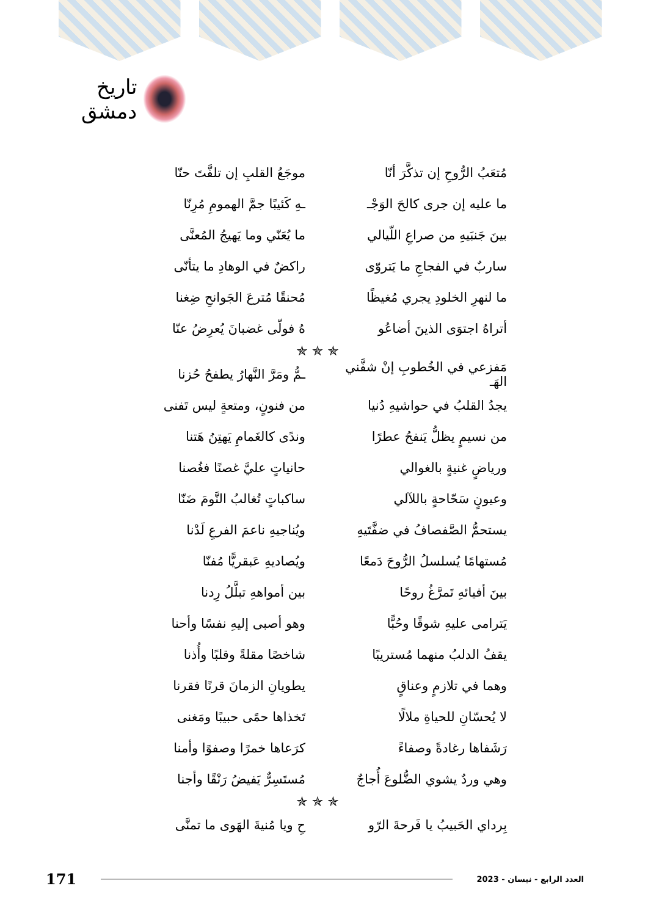تاريخ دمشق
مُتعَبُ الرُّوحِ إن تذكَّرَ أنّا موجَعُ القلبِ إن تلفَّتَ حنّا
ما عليه إن جرى كالحَ الوَجْـ ـهِ كَئيبًا جمَّ الهمومِ مُرِنّا
بينَ جَنبَيهِ من صراعِ اللّيالي ما يُعَنّي وما يَهيجُ المُعنَّى
ساربٌ في الفجاجِ ما يَتروّى راكضٌ في الوهادِ ما يتأنّى
ما لنهرِ الخلودِ يجري مُغيظًا مُحنقًا مُترعَ الجَوانحِ ضِغنا
أتراهُ اجتوَى الذينَ أضاعُو هُ فولّى غضبانَ يُعرِضُ عنّا
✯ ✯ ✯
مَفزعي في الخُطوبِ إنْ شفَّني الهَـ ـمُّ ومَرَّ النَّهارُ يطفحُ حُزنا
يجدُ القلبُ في حواشيهِ دُنيا من فنونٍ، ومتعةٍ ليس تَفنى
من نسيمٍ يظلُّ يَنفحُ عطرًا وندًى كالغَمامِ يَهتِنُ هَتنا
ورياضٍ غنيةٍ بالغوالي حانياتٍ عليَّ غصنًا فغُصنا
وعيونٍ سَحّاحةٍ باللآلي ساكباتٍ تُغالبُ النَّومَ ضَنّا
يستحمُّ الصَّفصافُ في ضفَّتَيهِ ويُناجيهِ ناعمَ الفرعِ لَدْنا
مُستهامًا يُسلسلُ الرُّوحَ دَمعًا ويُصاديهِ عَبقريًّا مُفنّا
بينَ أفيائهِ تَمرَّغُ روحًا بين أمواههِ تبلَّلُ رِدنا
يَترامى عليهِ شوقًا وحُبًّا وهو أصبى إليهِ نفسًا وأحنا
يقفُ الدلبُ منهما مُستريبًا شاخصًا مقلةً وقلبًا وأُذنا
وهما في تلازمٍ وعناقٍ يطويانِ الزمانَ قرنًا فقرنا
لا يُحسّانِ للحياةِ ملالًا تَخذاها حمًى حبيبًا ومَغنى
رَشَفاها رغادةً وصفاءً كرَعاها خمرًا وصفوًا وأمنا
وهي وردٌ يشوي الضُّلوعَ أُجاجٌ مُستَسِرٌّ يَفيضُ رَنْقًا وأجنا
✯ ✯ ✯
بِرداي الحَبيبُ يا فَرحةَ الرّو حِ ويا مُنيةَ الهَوى ما تمنَّى
171 العدد الرابع - نيسان - 2023